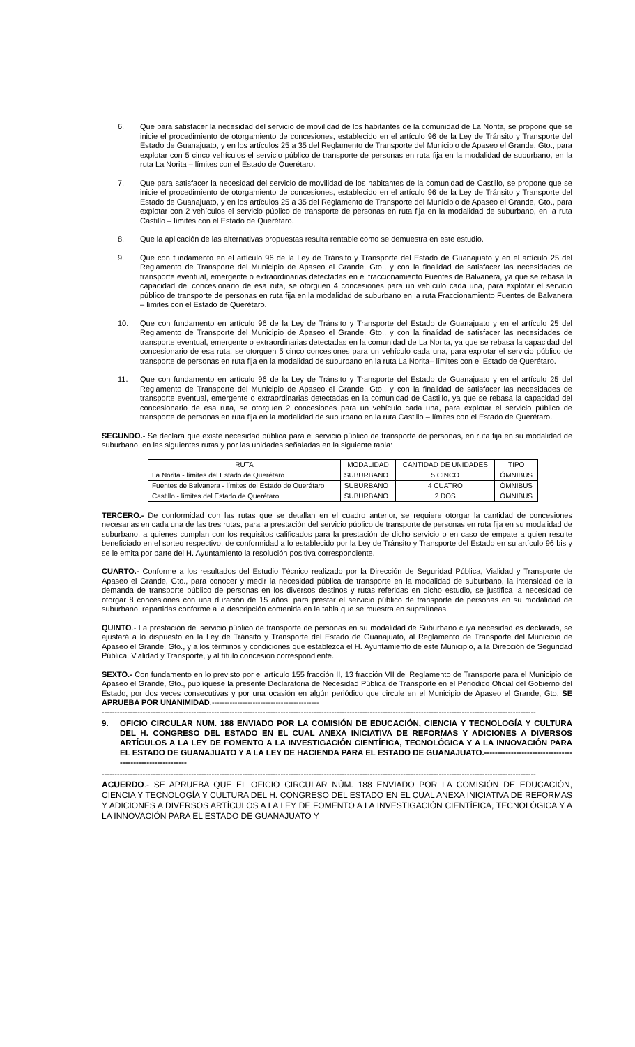6. Que para satisfacer la necesidad del servicio de movilidad de los habitantes de la comunidad de La Norita, se propone que se inicie el procedimiento de otorgamiento de concesiones, establecido en el artículo 96 de la Ley de Tránsito y Transporte del Estado de Guanajuato, y en los artículos 25 a 35 del Reglamento de Transporte del Municipio de Apaseo el Grande, Gto., para explotar con 5 cinco vehículos el servicio público de transporte de personas en ruta fija en la modalidad de suburbano, en la ruta La Norita – límites con el Estado de Querétaro.
7. Que para satisfacer la necesidad del servicio de movilidad de los habitantes de la comunidad de Castillo, se propone que se inicie el procedimiento de otorgamiento de concesiones, establecido en el artículo 96 de la Ley de Tránsito y Transporte del Estado de Guanajuato, y en los artículos 25 a 35 del Reglamento de Transporte del Municipio de Apaseo el Grande, Gto., para explotar con 2 vehículos el servicio público de transporte de personas en ruta fija en la modalidad de suburbano, en la ruta Castillo – límites con el Estado de Querétaro.
8. Que la aplicación de las alternativas propuestas resulta rentable como se demuestra en este estudio.
9. Que con fundamento en el artículo 96 de la Ley de Tránsito y Transporte del Estado de Guanajuato y en el artículo 25 del Reglamento de Transporte del Municipio de Apaseo el Grande, Gto., y con la finalidad de satisfacer las necesidades de transporte eventual, emergente o extraordinarias detectadas en el fraccionamiento Fuentes de Balvanera, ya que se rebasa la capacidad del concesionario de esa ruta, se otorguen 4 concesiones para un vehículo cada una, para explotar el servicio público de transporte de personas en ruta fija en la modalidad de suburbano en la ruta Fraccionamiento Fuentes de Balvanera – límites con el Estado de Querétaro.
10. Que con fundamento en artículo 96 de la Ley de Tránsito y Transporte del Estado de Guanajuato y en el artículo 25 del Reglamento de Transporte del Municipio de Apaseo el Grande, Gto., y con la finalidad de satisfacer las necesidades de transporte eventual, emergente o extraordinarias detectadas en la comunidad de La Norita, ya que se rebasa la capacidad del concesionario de esa ruta, se otorguen 5 cinco concesiones para un vehículo cada una, para explotar el servicio público de transporte de personas en ruta fija en la modalidad de suburbano en la ruta La Norita– límites con el Estado de Querétaro.
11. Que con fundamento en artículo 96 de la Ley de Tránsito y Transporte del Estado de Guanajuato y en el artículo 25 del Reglamento de Transporte del Municipio de Apaseo el Grande, Gto., y con la finalidad de satisfacer las necesidades de transporte eventual, emergente o extraordinarias detectadas en la comunidad de Castillo, ya que se rebasa la capacidad del concesionario de esa ruta, se otorguen 2 concesiones para un vehículo cada una, para explotar el servicio público de transporte de personas en ruta fija en la modalidad de suburbano en la ruta Castillo – límites con el Estado de Querétaro.
SEGUNDO.- Se declara que existe necesidad pública para el servicio público de transporte de personas, en ruta fija en su modalidad de suburbano, en las siguientes rutas y por las unidades señaladas en la siguiente tabla:
| RUTA | MODALIDAD | CANTIDAD DE UNIDADES | TIPO |
| --- | --- | --- | --- |
| La Norita - límites del Estado de Querétaro | SUBURBANO | 5 CINCO | ÓMNIBUS |
| Fuentes de Balvanera - límites del Estado de Querétaro | SUBURBANO | 4 CUATRO | ÓMNIBUS |
| Castillo - límites del Estado de Querétaro | SUBURBANO | 2 DOS | ÓMNIBUS |
TERCERO.- De conformidad con las rutas que se detallan en el cuadro anterior, se requiere otorgar la cantidad de concesiones necesarias en cada una de las tres rutas, para la prestación del servicio público de transporte de personas en ruta fija en su modalidad de suburbano, a quienes cumplan con los requisitos calificados para la prestación de dicho servicio o en caso de empate a quien resulte beneficiado en el sorteo respectivo, de conformidad a lo establecido por la Ley de Tránsito y Transporte del Estado en su artículo 96 bis y se le emita por parte del H. Ayuntamiento la resolución positiva correspondiente.
CUARTO.- Conforme a los resultados del Estudio Técnico realizado por la Dirección de Seguridad Pública, Vialidad y Transporte de Apaseo el Grande, Gto., para conocer y medir la necesidad pública de transporte en la modalidad de suburbano, la intensidad de la demanda de transporte público de personas en los diversos destinos y rutas referidas en dicho estudio, se justifica la necesidad de otorgar 8 concesiones con una duración de 15 años, para prestar el servicio público de transporte de personas en su modalidad de suburbano, repartidas conforme a la descripción contenida en la tabla que se muestra en supralíneas.
QUINTO.- La prestación del servicio público de transporte de personas en su modalidad de Suburbano cuya necesidad es declarada, se ajustará a lo dispuesto en la Ley de Tránsito y Transporte del Estado de Guanajuato, al Reglamento de Transporte del Municipio de Apaseo el Grande, Gto., y a los términos y condiciones que establezca el H. Ayuntamiento de este Municipio, a la Dirección de Seguridad Pública, Vialidad y Transporte, y al título concesión correspondiente.
SEXTO.- Con fundamento en lo previsto por el artículo 155 fracción II, 13 fracción VII del Reglamento de Transporte para el Municipio de Apaseo el Grande, Gto., publíquese la presente Declaratoria de Necesidad Pública de Transporte en el Periódico Oficial del Gobierno del Estado, por dos veces consecutivas y por una ocasión en algún periódico que circule en el Municipio de Apaseo el Grande, Gto. SE APRUEBA POR UNANIMIDAD.------------------------------------------
--------------------------------------------------------------------------------------------------------------------------------------------------------------------------
9. OFICIO CIRCULAR NUM. 188 ENVIADO POR LA COMISIÓN DE EDUCACIÓN, CIENCIA Y TECNOLOGÍA Y CULTURA DEL H. CONGRESO DEL ESTADO EN EL CUAL ANEXA INICIATIVA DE REFORMAS Y ADICIONES A DIVERSOS ARTÍCULOS A LA LEY DE FOMENTO A LA INVESTIGACIÓN CIENTÍFICA, TECNOLÓGICA Y A LA INNOVACIÓN PARA EL ESTADO DE GUANAJUATO Y A LA LEY DE HACIENDA PARA EL ESTADO DE GUANAJUATO.----------------------------------------------------------
--------------------------------------------------------------------------------------------------------------------------------------------------------------------------
ACUERDO.- SE APRUEBA QUE EL OFICIO CIRCULAR NÚM. 188 ENVIADO POR LA COMISIÓN DE EDUCACIÓN, CIENCIA Y TECNOLOGÍA Y CULTURA DEL H. CONGRESO DEL ESTADO EN EL CUAL ANEXA INICIATIVA DE REFORMAS Y ADICIONES A DIVERSOS ARTÍCULOS A LA LEY DE FOMENTO A LA INVESTIGACIÓN CIENTÍFICA, TECNOLÓGICA Y A LA INNOVACIÓN PARA EL ESTADO DE GUANAJUATO Y